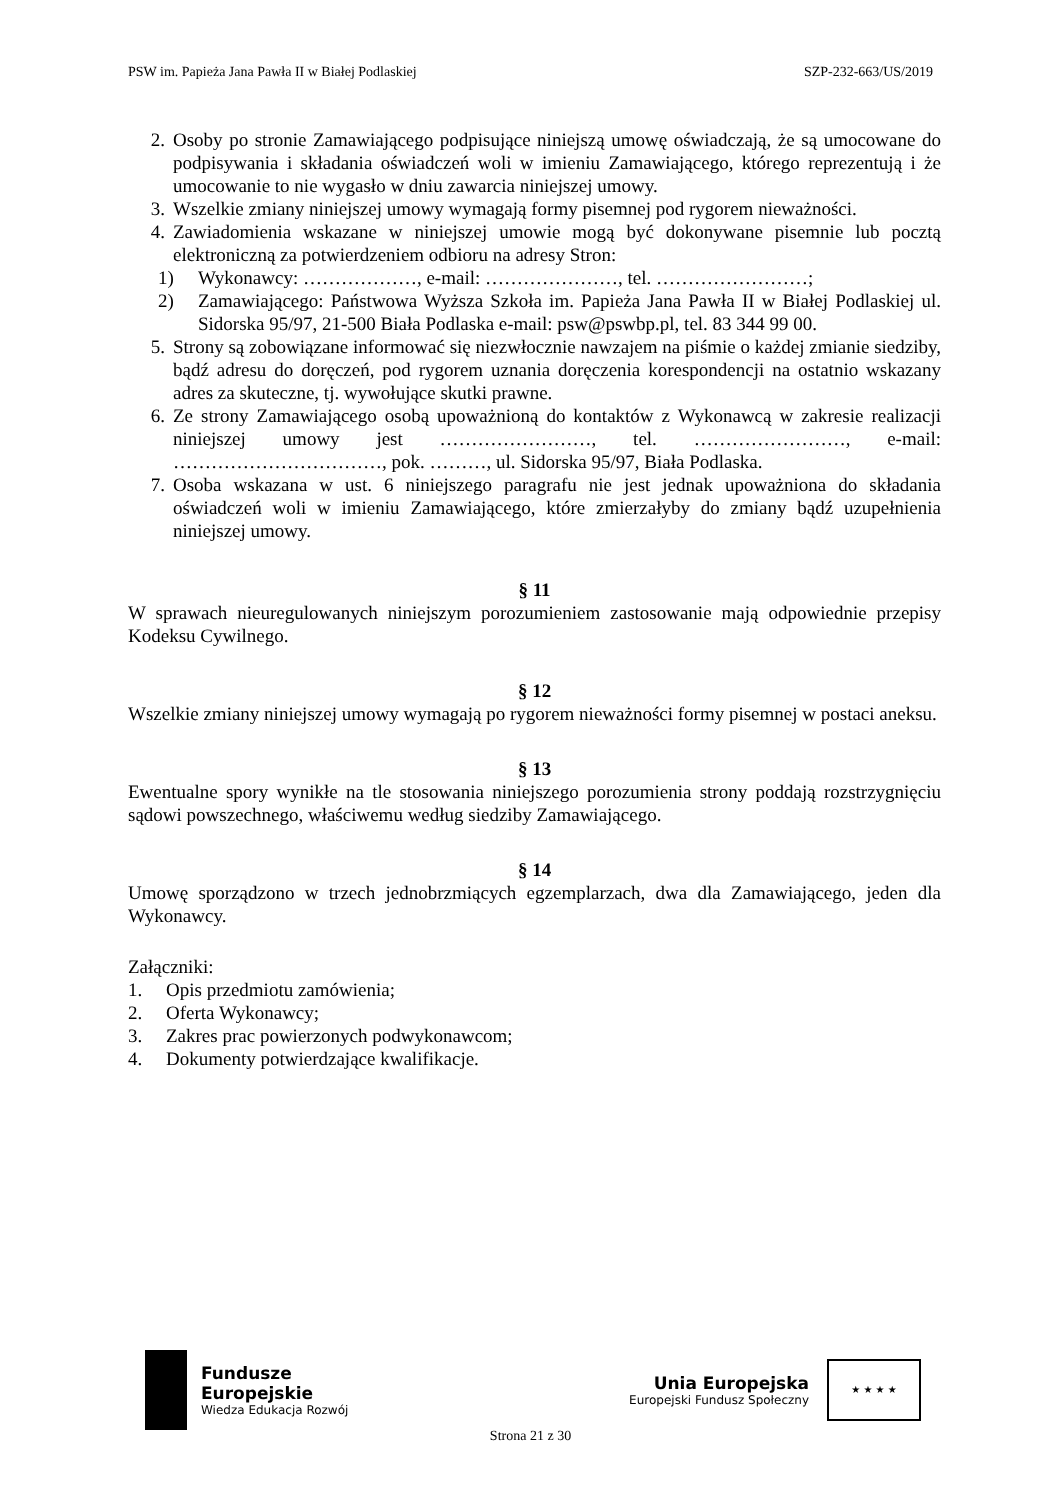PSW im. Papieża Jana Pawła II w Białej Podlaskiej SZP-232-663/US/2019
2. Osoby po stronie Zamawiającego podpisujące niniejszą umowę oświadczają, że są umocowane do podpisywania i składania oświadczeń woli w imieniu Zamawiającego, którego reprezentują i że umocowanie to nie wygasło w dniu zawarcia niniejszej umowy.
3. Wszelkie zmiany niniejszej umowy wymagają formy pisemnej pod rygorem nieważności.
4. Zawiadomienia wskazane w niniejszej umowie mogą być dokonywane pisemnie lub pocztą elektroniczną za potwierdzeniem odbioru na adresy Stron:
1) Wykonawcy: ………………, e-mail: …………………, tel. ……………………;
2) Zamawiającego: Państwowa Wyższa Szkoła im. Papieża Jana Pawła II w Białej Podlaskiej ul. Sidorska 95/97, 21-500 Biała Podlaska e-mail: psw@pswbp.pl, tel. 83 344 99 00.
5. Strony są zobowiązane informować się niezwłocznie nawzajem na piśmie o każdej zmianie siedziby, bądź adresu do doręczeń, pod rygorem uznania doręczenia korespondencji na ostatnio wskazany adres za skuteczne, tj. wywołujące skutki prawne.
6. Ze strony Zamawiającego osobą upoważnioną do kontaktów z Wykonawcą w zakresie realizacji niniejszej umowy jest ……………………, tel. ……………………, e-mail: ……………………………, pok. ………, ul. Sidorska 95/97, Biała Podlaska.
7. Osoba wskazana w ust. 6 niniejszego paragrafu nie jest jednak upoważniona do składania oświadczeń woli w imieniu Zamawiającego, które zmierzałyby do zmiany bądź uzupełnienia niniejszej umowy.
§ 11
W sprawach nieuregulowanych niniejszym porozumieniem zastosowanie mają odpowiednie przepisy Kodeksu Cywilnego.
§ 12
Wszelkie zmiany niniejszej umowy wymagają po rygorem nieważności formy pisemnej w postaci aneksu.
§ 13
Ewentualne spory wynikłe na tle stosowania niniejszego porozumienia strony poddają rozstrzygnięciu sądowi powszechnego, właściwemu według siedziby Zamawiającego.
§ 14
Umowę sporządzono w trzech jednobrzmiących egzemplarzach, dwa dla Zamawiającego, jeden dla Wykonawcy.
Załączniki:
1. Opis przedmiotu zamówienia;
2. Oferta Wykonawcy;
3. Zakres prac powierzonych podwykonawcom;
4. Dokumenty potwierdzające kwalifikacje.
Fundusze
Europejskie
Wiedza Edukacja Rozwój
Unia Europejska
Europejski Fundusz Społeczny
★ ★ ★ ★
Strona 21 z 30